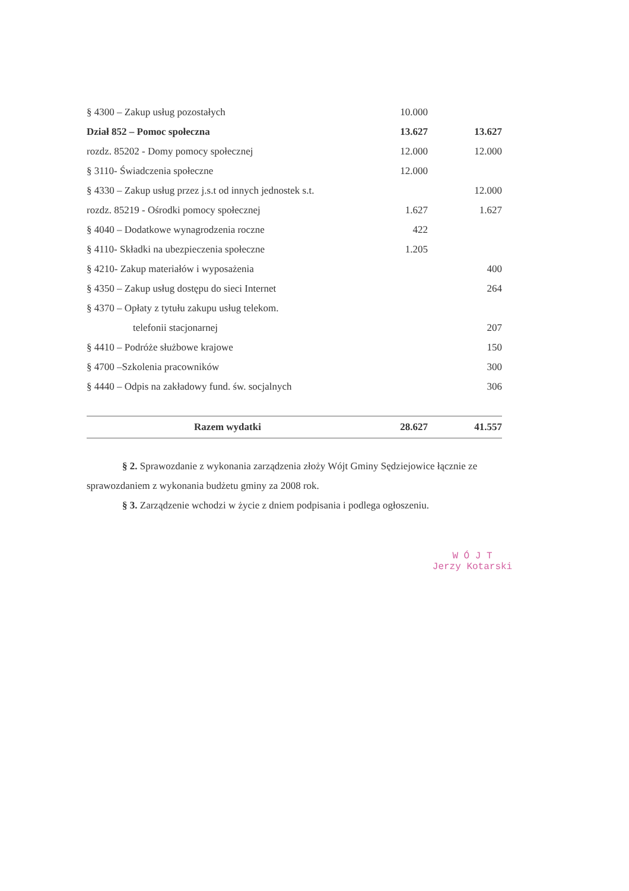| § 4300 – Zakup usług pozostałych | 10.000 | |
| Dział 852 – Pomoc społeczna | 13.627 | 13.627 |
| rozdz. 85202 - Domy pomocy społecznej | 12.000 | 12.000 |
| § 3110- Świadczenia społeczne | 12.000 | |
| § 4330 – Zakup usług przez j.s.t od innych jednostek s.t. | | 12.000 |
| rozdz. 85219 - Ośrodki pomocy społecznej | 1.627 | 1.627 |
| § 4040 – Dodatkowe wynagrodzenia roczne | 422 | |
| § 4110- Składki na ubezpieczenia społeczne | 1.205 | |
| § 4210- Zakup materiałów i wyposażenia | | 400 |
| § 4350 – Zakup usług dostępu do sieci Internet | | 264 |
| § 4370 – Opłaty z tytułu zakupu usług telekom. | | |
| telefonii stacjonarnej | | 207 |
| § 4410 – Podróże służbowe krajowe | | 150 |
| § 4700 –Szkolenia pracowników | | 300 |
| § 4440 – Odpis na zakładowy fund. św. socjalnych | | 306 |
| Razem wydatki | 28.627 | 41.557 |
§ 2. Sprawozdanie z wykonania zarządzenia złoży Wójt Gminy Sędziejowice łącznie ze sprawozdaniem z wykonania budżetu gminy za 2008 rok.
§ 3. Zarządzenie wchodzi w życie z dniem podpisania i podlega ogłoszeniu.
W Ó J T
Jerzy Kotarski